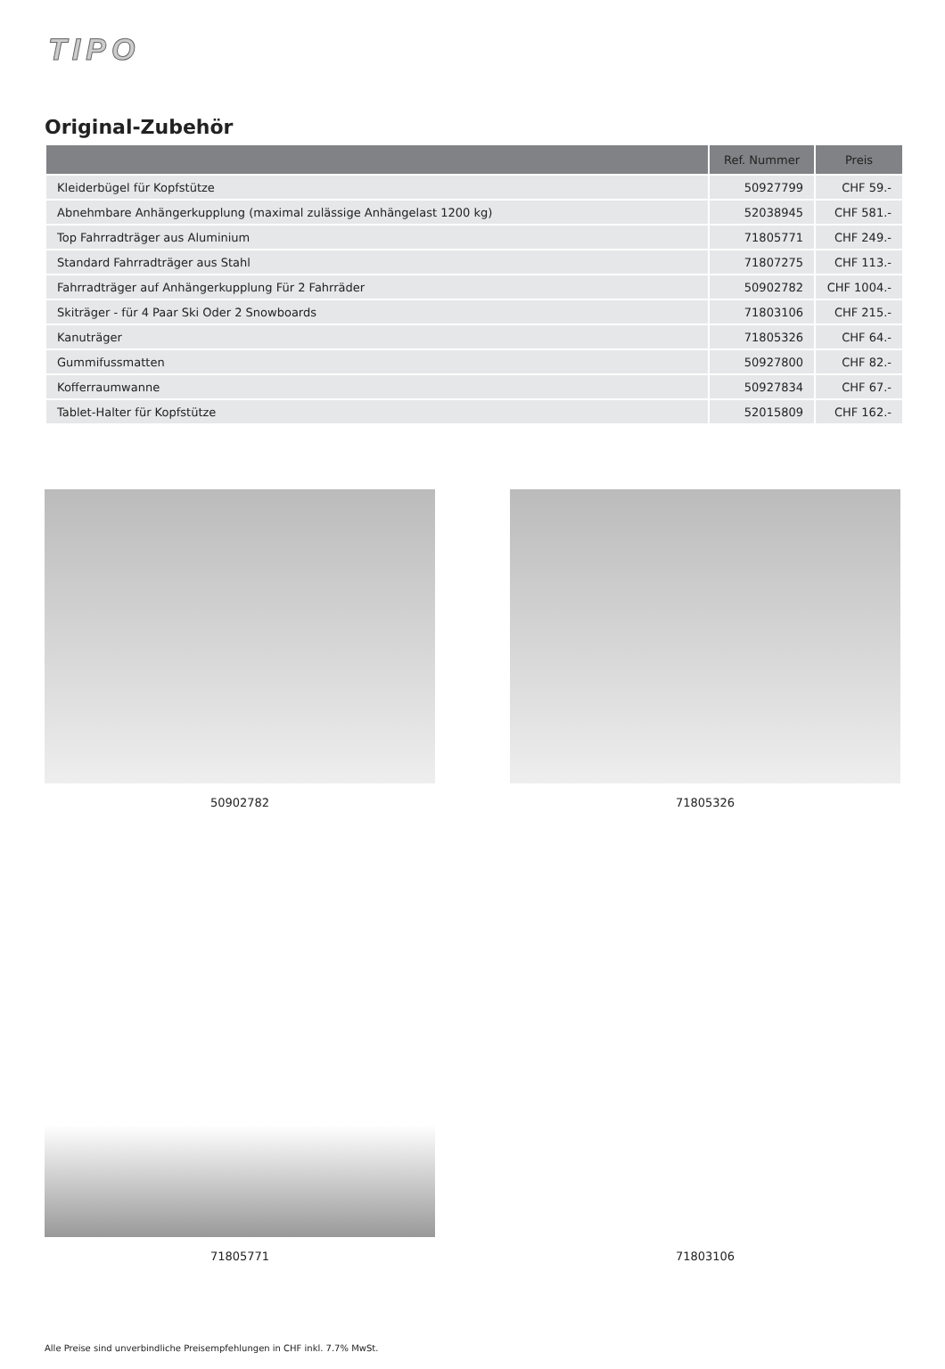TIPO
Original-Zubehör
| | Ref. Nummer | Preis |
| --- | --- | --- |
| Kleiderbügel für Kopfstütze | 50927799 | CHF 59.- |
| Abnehmbare Anhängerkupplung (maximal zulässige Anhängelast 1200 kg) | 52038945 | CHF 581.- |
| Top Fahrradträger aus Aluminium | 71805771 | CHF 249.- |
| Standard Fahrradträger aus Stahl | 71807275 | CHF 113.- |
| Fahrradträger auf Anhängerkupplung Für 2 Fahrräder | 50902782 | CHF 1004.- |
| Skiträger - für 4 Paar Ski Oder 2 Snowboards | 71803106 | CHF 215.- |
| Kanuträger | 71805326 | CHF 64.- |
| Gummifussmatten | 50927800 | CHF 82.- |
| Kofferraumwanne | 50927834 | CHF 67.- |
| Tablet-Halter für Kopfstütze | 52015809 | CHF 162.- |
50902782
71805326
71805771
71803106
Alle Preise sind unverbindliche Preisempfehlungen in CHF inkl. 7.7% MwSt.